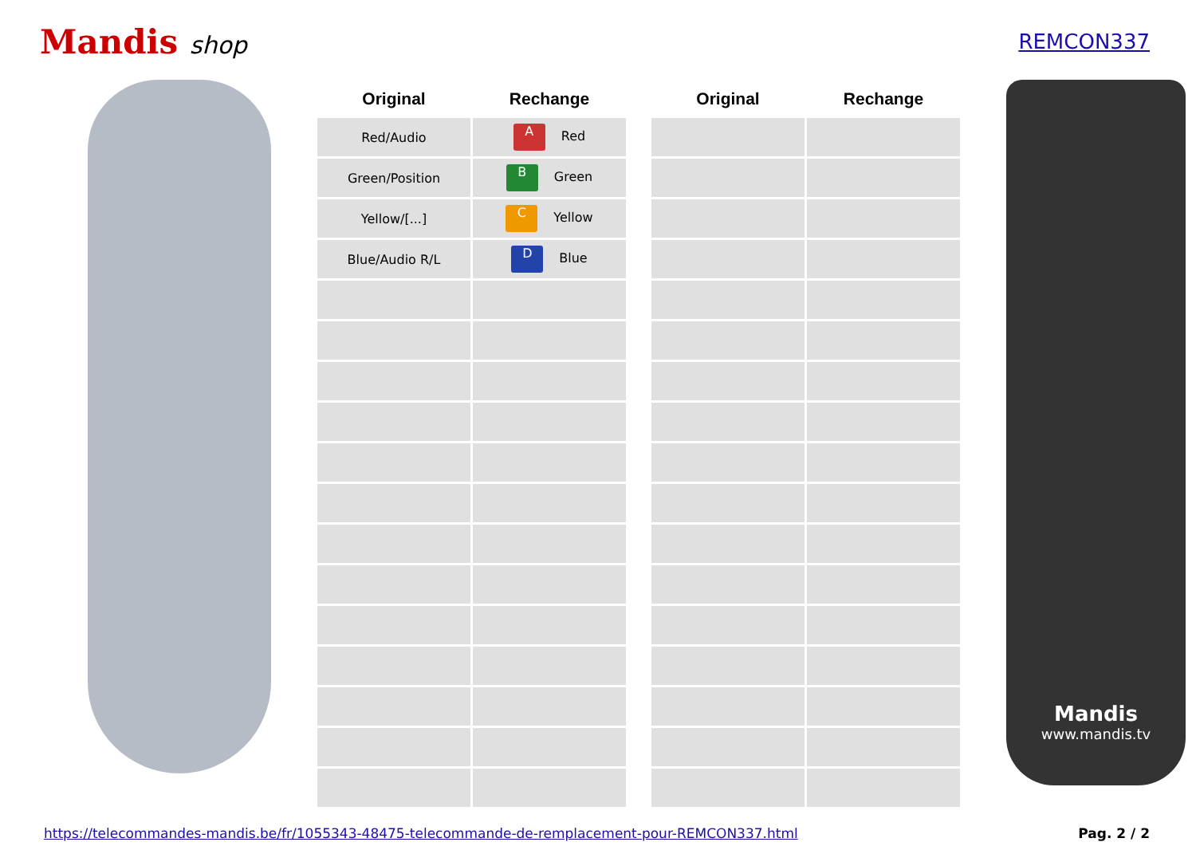Mandis shop
REMCON337
| Original | Rechange |
| --- | --- |
| Red/Audio | A Red |
| Green/Position | B Green |
| Yellow/[...] | C Yellow |
| Blue/Audio R/L | D Blue |
| Original | Rechange |
| --- | --- |
Mandis
www.mandis.tv
https://telecommandes-mandis.be/fr/1055343-48475-telecommande-de-remplacement-pour-REMCON337.html Pag. 2 / 2